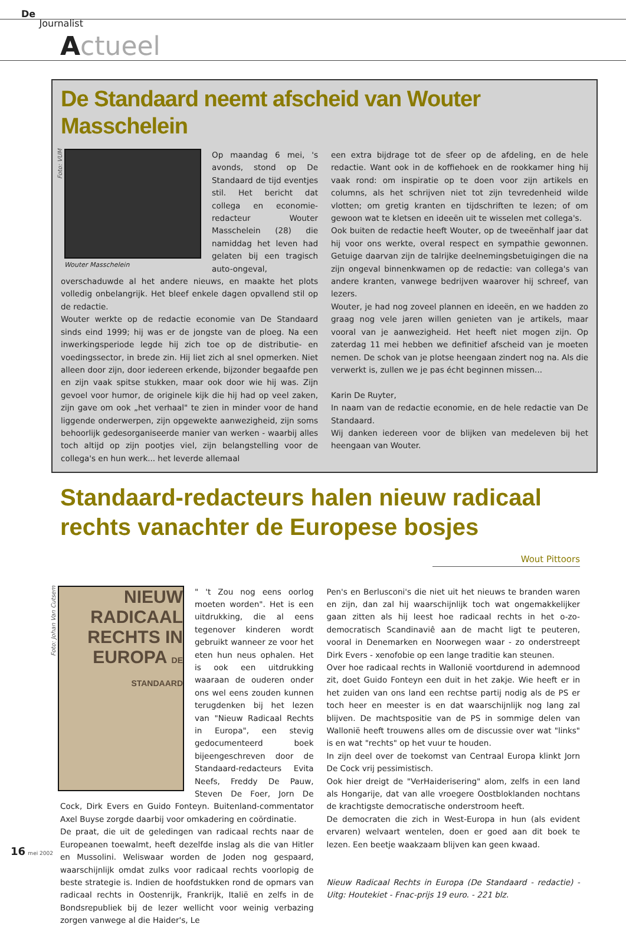De
Journalist
Actueel
De Standaard neemt afscheid van Wouter Masschelein
Foto: VUM
Wouter Masschelein
Op maandag 6 mei, 's avonds, stond op De Standaard de tijd eventjes stil. Het bericht dat collega en economie-redacteur Wouter Masschelein (28) die namiddag het leven had gelaten bij een tragisch auto-ongeval, overschaduwde al het andere nieuws, en maakte het plots volledig onbelangrijk. Het bleef enkele dagen opvallend stil op de redactie.
Wouter werkte op de redactie economie van De Standaard sinds eind 1999; hij was er de jongste van de ploeg. Na een inwerkingsperiode legde hij zich toe op de distributie- en voedingssector, in brede zin. Hij liet zich al snel opmerken. Niet alleen door zijn, door iedereen erkende, bijzonder begaafde pen en zijn vaak spitse stukken, maar ook door wie hij was. Zijn gevoel voor humor, de originele kijk die hij had op veel zaken, zijn gave om ook „het verhaal" te zien in minder voor de hand liggende onderwerpen, zijn opgewekte aanwezigheid, zijn soms behoorlijk gedesorganiseerde manier van werken - waarbij alles toch altijd op zijn pootjes viel, zijn belangstelling voor de collega's en hun werk... het leverde allemaal
een extra bijdrage tot de sfeer op de afdeling, en de hele redactie. Want ook in de koffiehoek en de rookkamer hing hij vaak rond: om inspiratie op te doen voor zijn artikels en columns, als het schrijven niet tot zijn tevredenheid wilde vlotten; om gretig kranten en tijdschriften te lezen; of om gewoon wat te kletsen en ideeën uit te wisselen met collega's.
Ook buiten de redactie heeft Wouter, op de tweeënhalf jaar dat hij voor ons werkte, overal respect en sympathie gewonnen. Getuige daarvan zijn de talrijke deelnemingsbetuigingen die na zijn ongeval binnenkwamen op de redactie: van collega's van andere kranten, vanwege bedrijven waarover hij schreef, van lezers.
Wouter, je had nog zoveel plannen en ideeën, en we hadden zo graag nog vele jaren willen genieten van je artikels, maar vooral van je aanwezigheid. Het heeft niet mogen zijn. Op zaterdag 11 mei hebben we definitief afscheid van je moeten nemen. De schok van je plotse heengaan zindert nog na. Als die verwerkt is, zullen we je pas écht beginnen missen...
Karin De Ruyter,
In naam van de redactie economie, en de hele redactie van De Standaard.
Wij danken iedereen voor de blijken van medeleven bij het heengaan van Wouter.
Standaard-redacteurs halen nieuw radicaal rechts vanachter de Europese bosjes
Wout Pittoors
Foto: Johan Van Cutsem
NIEUW RADICAAL RECHTS IN EUROPA DE STANDAARD
" 't Zou nog eens oorlog moeten worden". Het is een uitdrukking, die al eens tegenover kinderen wordt gebruikt wanneer ze voor het eten hun neus ophalen. Het is ook een uitdrukking waaraan de ouderen onder ons wel eens zouden kunnen terugdenken bij het lezen van "Nieuw Radicaal Rechts in Europa", een stevig gedocumenteerd boek bijeengeschreven door de Standaard-redacteurs Evita Neefs, Freddy De Pauw, Steven De Foer, Jorn De Cock, Dirk Evers en Guido Fonteyn. Buitenland-commentator Axel Buyse zorgde daarbij voor omkadering en coördinatie.
De praat, die uit de geledingen van radicaal rechts naar de Europeanen toewalmt, heeft dezelfde inslag als die van Hitler en Mussolini. Weliswaar worden de Joden nog gespaard, waarschijnlijk omdat zulks voor radicaal rechts voorlopig de beste strategie is. Indien de hoofdstukken rond de opmars van radicaal rechts in Oostenrijk, Frankrijk, Italië en zelfs in de Bondsrepubliek bij de lezer wellicht voor weinig verbazing zorgen vanwege al die Haider's, Le
Pen's en Berlusconi's die niet uit het nieuws te branden waren en zijn, dan zal hij waarschijnlijk toch wat ongemakkelijker gaan zitten als hij leest hoe radicaal rechts in het o-zo-democratisch Scandinaviê aan de macht ligt te peuteren, vooral in Denemarken en Noorwegen waar - zo onderstreept Dirk Evers - xenofobie op een lange traditie kan steunen.
Over hoe radicaal rechts in Wallonië voortdurend in ademnood zit, doet Guido Fonteyn een duit in het zakje. Wie heeft er in het zuiden van ons land een rechtse partij nodig als de PS er toch heer en meester is en dat waarschijnlijk nog lang zal blijven. De machtspositie van de PS in sommige delen van Wallonië heeft trouwens alles om de discussie over wat "links" is en wat "rechts" op het vuur te houden.
In zijn deel over de toekomst van Centraal Europa klinkt Jorn De Cock vrij pessimistisch.
Ook hier dreigt de "VerHaiderisering" alom, zelfs in een land als Hongarije, dat van alle vroegere Oostbloklanden nochtans de krachtigste democratische onderstroom heeft.
De democraten die zich in West-Europa in hun (als evident ervaren) welvaart wentelen, doen er goed aan dit boek te lezen. Een beetje waakzaam blijven kan geen kwaad.
Nieuw Radicaal Rechts in Europa (De Standaard - redactie) - Uitg: Houtekiet - Fnac-prijs 19 euro. - 221 blz.
16 mei 2002